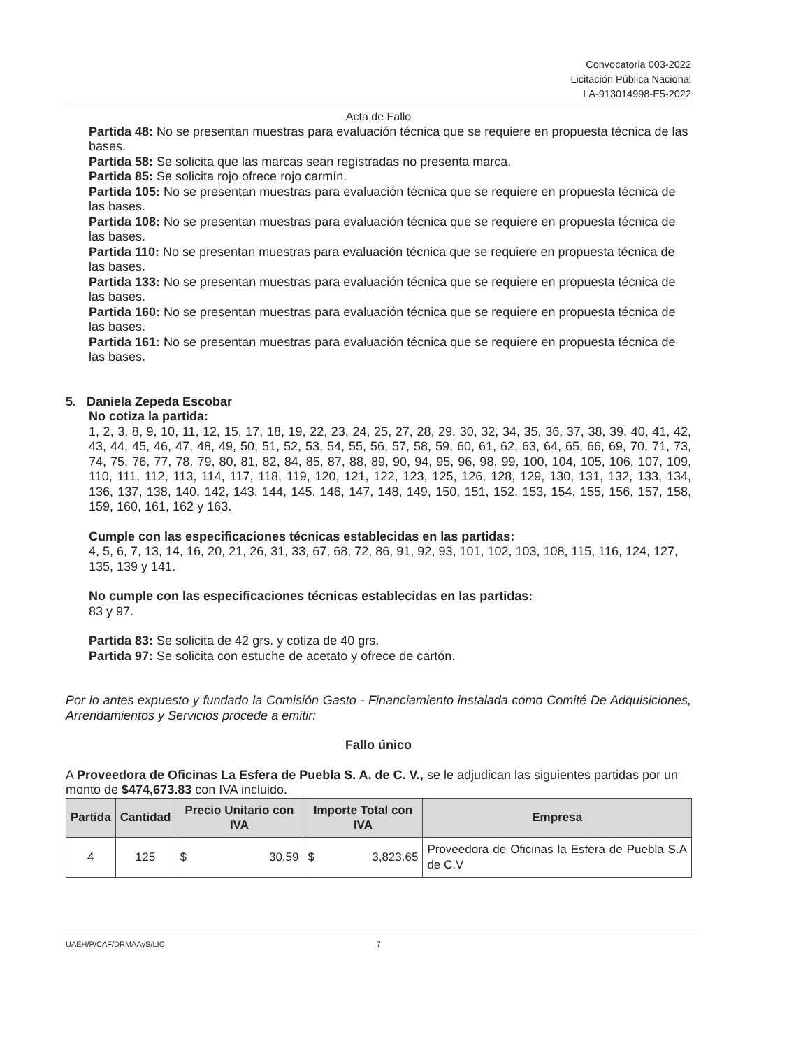Convocatoria 003-2022
Licitación Pública Nacional
LA-913014998-E5-2022
Acta de Fallo
Partida 48: No se presentan muestras para evaluación técnica que se requiere en propuesta técnica de las bases.
Partida 58: Se solicita que las marcas sean registradas no presenta marca.
Partida 85: Se solicita rojo ofrece rojo carmín.
Partida 105: No se presentan muestras para evaluación técnica que se requiere en propuesta técnica de las bases.
Partida 108: No se presentan muestras para evaluación técnica que se requiere en propuesta técnica de las bases.
Partida 110: No se presentan muestras para evaluación técnica que se requiere en propuesta técnica de las bases.
Partida 133: No se presentan muestras para evaluación técnica que se requiere en propuesta técnica de las bases.
Partida 160: No se presentan muestras para evaluación técnica que se requiere en propuesta técnica de las bases.
Partida 161: No se presentan muestras para evaluación técnica que se requiere en propuesta técnica de las bases.
5. Daniela Zepeda Escobar
No cotiza la partida:
1, 2, 3, 8, 9, 10, 11, 12, 15, 17, 18, 19, 22, 23, 24, 25, 27, 28, 29, 30, 32, 34, 35, 36, 37, 38, 39, 40, 41, 42, 43, 44, 45, 46, 47, 48, 49, 50, 51, 52, 53, 54, 55, 56, 57, 58, 59, 60, 61, 62, 63, 64, 65, 66, 69, 70, 71, 73, 74, 75, 76, 77, 78, 79, 80, 81, 82, 84, 85, 87, 88, 89, 90, 94, 95, 96, 98, 99, 100, 104, 105, 106, 107, 109, 110, 111, 112, 113, 114, 117, 118, 119, 120, 121, 122, 123, 125, 126, 128, 129, 130, 131, 132, 133, 134, 136, 137, 138, 140, 142, 143, 144, 145, 146, 147, 148, 149, 150, 151, 152, 153, 154, 155, 156, 157, 158, 159, 160, 161, 162 y 163.
Cumple con las especificaciones técnicas establecidas en las partidas:
4, 5, 6, 7, 13, 14, 16, 20, 21, 26, 31, 33, 67, 68, 72, 86, 91, 92, 93, 101, 102, 103, 108, 115, 116, 124, 127, 135, 139 y 141.
No cumple con las especificaciones técnicas establecidas en las partidas:
83 y 97.
Partida 83: Se solicita de 42 grs. y cotiza de 40 grs.
Partida 97: Se solicita con estuche de acetato y ofrece de cartón.
Por lo antes expuesto y fundado la Comisión Gasto - Financiamiento instalada como Comité De Adquisiciones, Arrendamientos y Servicios procede a emitir:
Fallo único
A Proveedora de Oficinas La Esfera de Puebla S. A. de C. V., se le adjudican las siguientes partidas por un monto de $474,673.83 con IVA incluido.
| Partida | Cantidad | Precio Unitario con IVA | Importe Total con IVA | Empresa |
| --- | --- | --- | --- | --- |
| 4 | 125 | $ 30.59 | $ 3,823.65 | Proveedora de Oficinas la Esfera de Puebla S.A de C.V |
UAEH/P/CAF/DRMAAyS/LIC 7